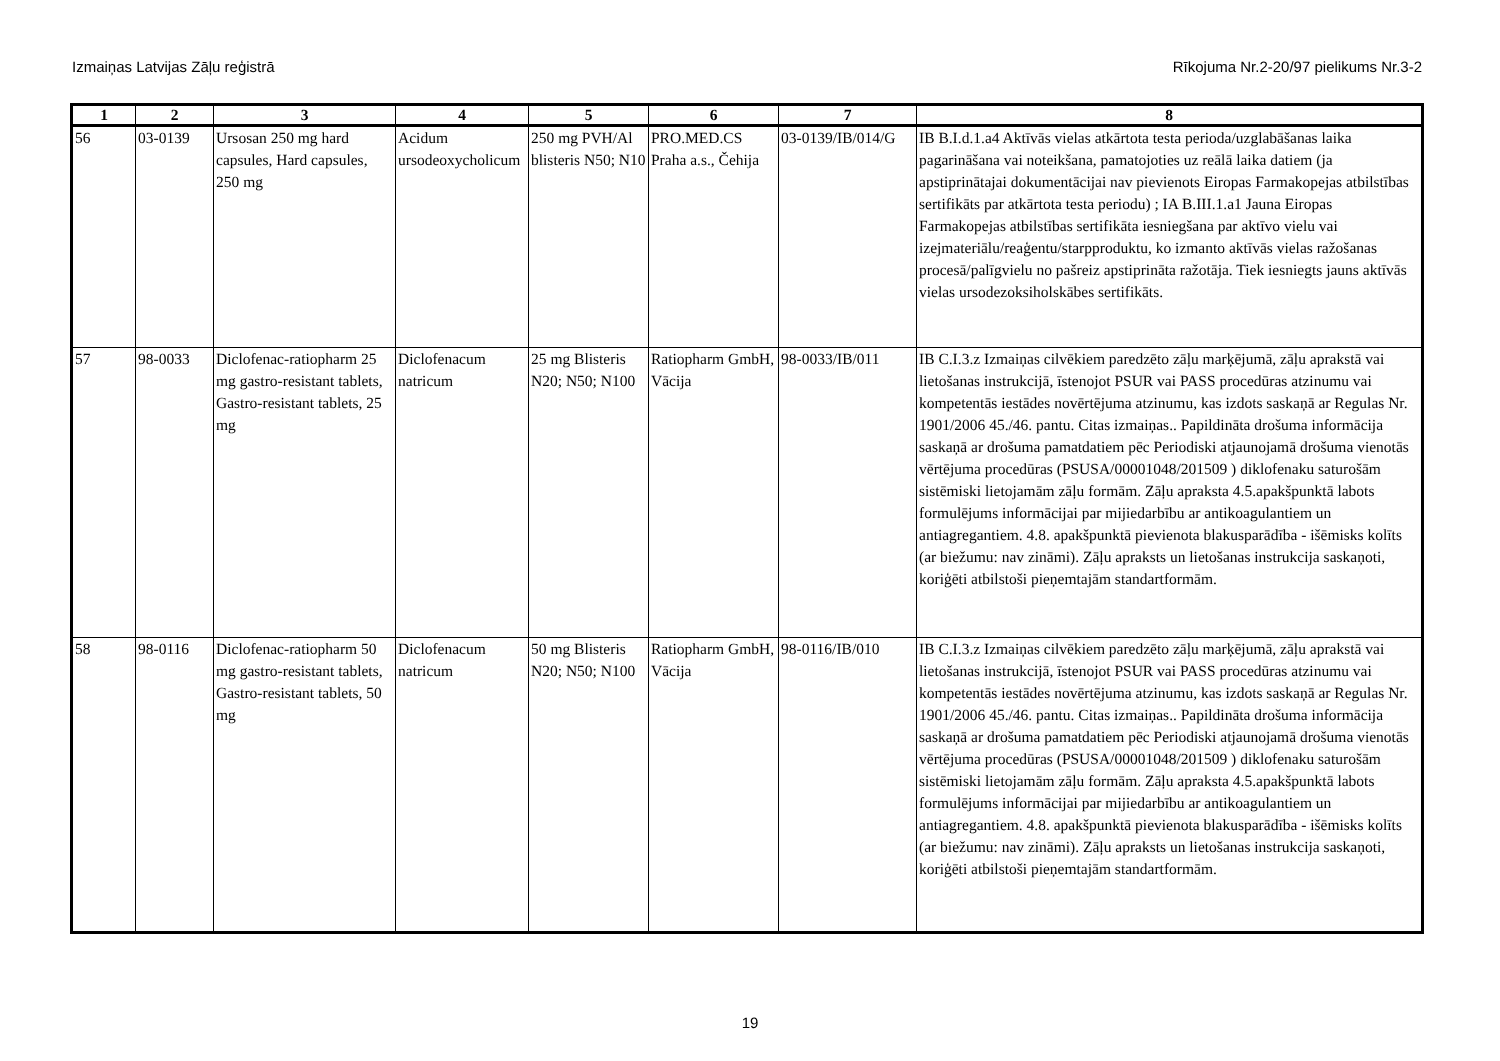Izmaiņas Latvijas Zāļu reģistrā Rīkojuma Nr.2-20/97 pielikums Nr.3-2
| 1 | 2 | 3 | 4 | 5 | 6 | 7 | 8 |
| --- | --- | --- | --- | --- | --- | --- | --- |
| 56 | 03-0139 | Ursosan 250 mg hard capsules, Hard capsules, 250 mg | Acidum ursodeoxycholicum | 250 mg PVH/Al blisteris N50; N10 | PRO.MED.CS Praha a.s., Čehija | 03-0139/IB/014/G | IB B.I.d.1.a4 Aktīvās vielas atkārtota testa perioda/uzglabāšanas laika pagarināšana vai noteikšana, pamatojoties uz reālā laika datiem (ja apstiprinātajai dokumentācijai nav pievienots Eiropas Farmakopejas atbilstības sertifikāts par atkārtota testa periodu) ; IA B.III.1.a1 Jauna Eiropas Farmakopejas atbilstības sertifikāta iesniegšana par aktīvo vielu vai izejmateriālu/reaģentu/starpproduktu, ko izmanto aktīvās vielas ražošanas procesā/palīgvielu no pašreiz apstiprināta ražotāja. Tiek iesniegts jauns aktīvās vielas ursodezoksiholskābes sertifikāts. |
| 57 | 98-0033 | Diclofenac-ratiopharm 25 mg gastro-resistant tablets, Gastro-resistant tablets, 25 mg | Diclofenacum natricum | 25 mg Blisteris N20; N50; N100 | Ratiopharm GmbH, Vācija | 98-0033/IB/011 | IB C.I.3.z Izmaiņas cilvēkiem paredzēto zāļu marķējumā, zāļu aprakstā vai lietošanas instrukcijā, īstenojot PSUR vai PASS procedūras atzinumu vai kompetentās iestādes novērtējuma atzinumu, kas izdots saskaņā ar Regulas Nr. 1901/2006 45./46. pantu. Citas izmaiņas.. Papildināta drošuma informācija saskaņā ar drošuma pamatdatiem pēc Periodiski atjaunojamā drošuma vienotās vērtējuma procedūras (PSUSA/00001048/201509 ) diklofenaku saturošām sistēmiski lietojamām zāļu formām. Zāļu apraksta 4.5.apakšpunktā labots formulējums informācijai par mijiedarbību ar antikoagulantiem un antiagregantiem. 4.8. apakšpunktā pievienota blakusparādība - išēmisks kolīts (ar biežumu: nav zināmi). Zāļu apraksts un lietošanas instrukcija saskaņoti, koriģēti atbilstoši pieņemtajām standartformām. |
| 58 | 98-0116 | Diclofenac-ratiopharm 50 mg gastro-resistant tablets, Gastro-resistant tablets, 50 mg | Diclofenacum natricum | 50 mg Blisteris N20; N50; N100 | Ratiopharm GmbH, Vācija | 98-0116/IB/010 | IB C.I.3.z Izmaiņas cilvēkiem paredzēto zāļu marķējumā, zāļu aprakstā vai lietošanas instrukcijā, īstenojot PSUR vai PASS procedūras atzinumu vai kompetentās iestādes novērtējuma atzinumu, kas izdots saskaņā ar Regulas Nr. 1901/2006 45./46. pantu. Citas izmaiņas.. Papildināta drošuma informācija saskaņā ar drošuma pamatdatiem pēc Periodiski atjaunojamā drošuma vienotās vērtējuma procedūras (PSUSA/00001048/201509 ) diklofenaku saturošām sistēmiski lietojamām zāļu formām. Zāļu apraksta 4.5.apakšpunktā labots formulējums informācijai par mijiedarbību ar antikoagulantiem un antiagregantiem. 4.8. apakšpunktā pievienota blakusparādība - išēmisks kolīts (ar biežumu: nav zināmi). Zāļu apraksts un lietošanas instrukcija saskaņoti, koriģēti atbilstoši pieņemtajām standartformām. |
19